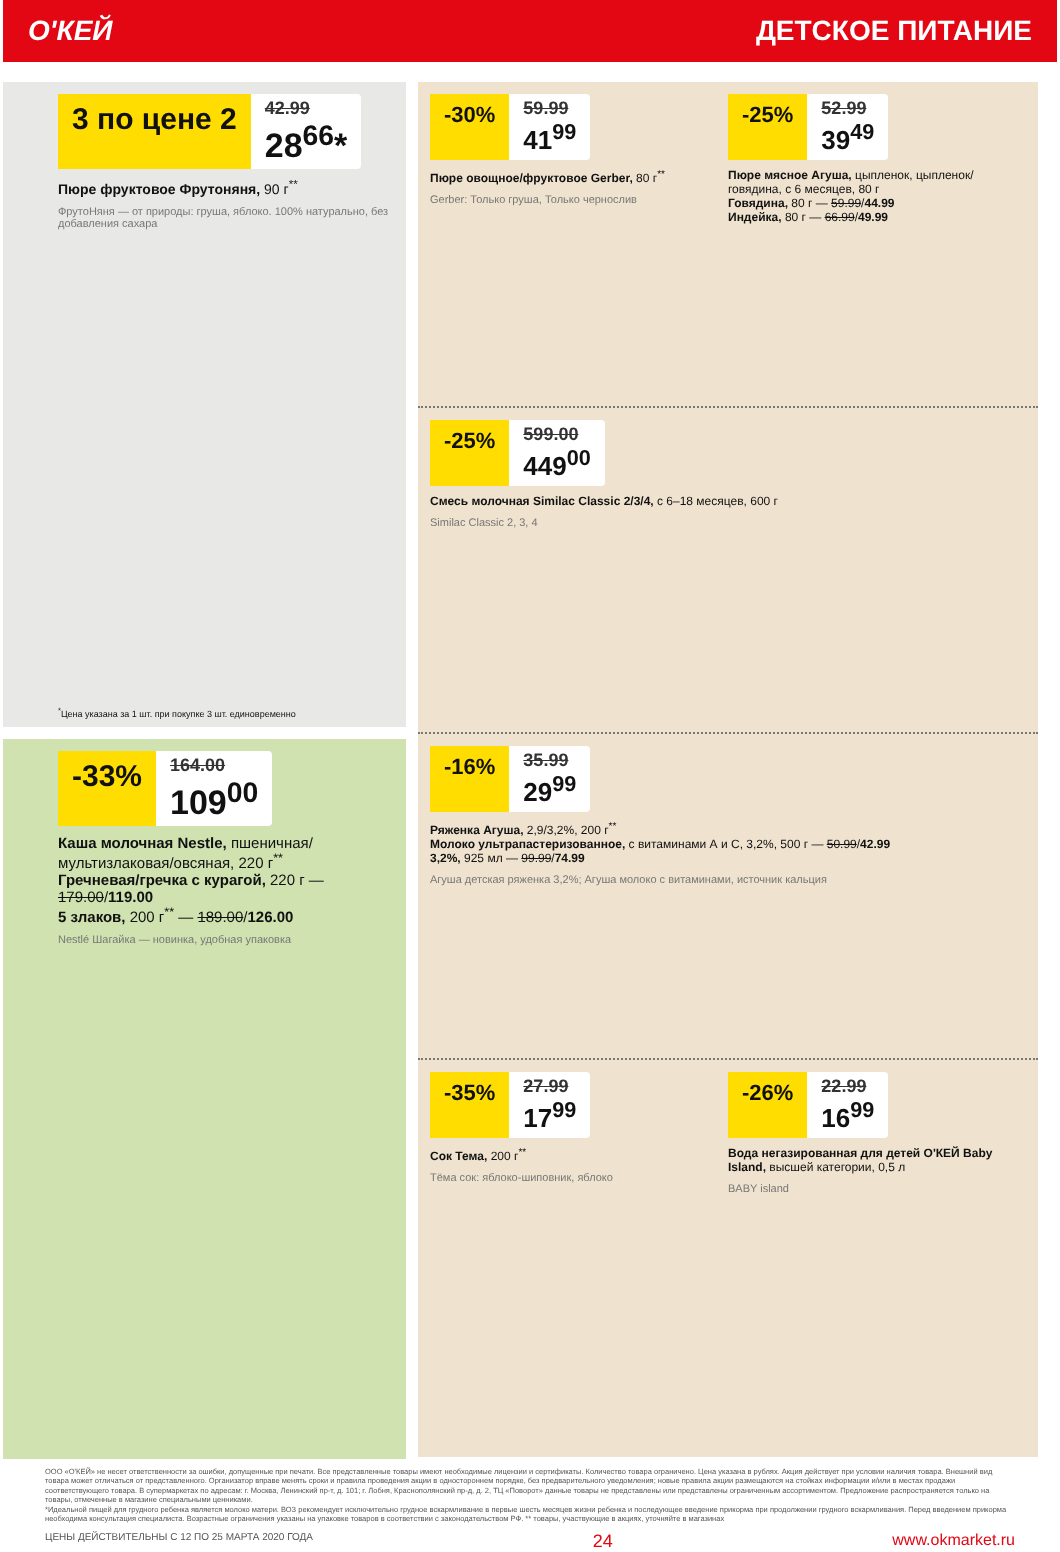О'КЕЙ ДЕТСКОЕ ПИТАНИЕ
3 по цене 2
42.99
28<sup>66</sup>*
Пюре фруктовое Фрутоняня, 90 г<sup>**</sup>
ФрутоНяня — от природы: груша, яблоко. 100% натурально, без добавления сахара
<sup>*</sup> Цена указана за 1 шт. при покупке 3 шт. единовременно
-33%
164.00
109<sup>00</sup>
Каша молочная Nestle, пшеничная/ мультизлаковая/овсяная, 220 г<sup>**</sup>
Гречневая/гречка с курагой, 220 г — 179.00/119.00
5 злаков, 200 г<sup>**</sup> — 189.00/126.00
Nestlé Шагайка — новинка, удобная упаковка
-30%
59.99
41<sup>99</sup>
Пюре овощное/фруктовое Gerber, 80 г<sup>**</sup>
Gerber: Только груша, Только чернослив
-25%
52.99
39<sup>49</sup>
Пюре мясное Агуша, цыпленок, цыпленок/говядина, с 6 месяцев, 80 г
Говядина, 80 г — 59.99/44.99
Индейка, 80 г — 66.99/49.99
-25%
599.00
449<sup>00</sup>
Смесь молочная Similac Classic 2/3/4, с 6–18 месяцев, 600 г
Similac Classic 2, 3, 4
-16%
35.99
29<sup>99</sup>
Ряженка Агуша, 2,9/3,2%, 200 г<sup>**</sup>
Молоко ультрапастеризованное, с витаминами А и С, 3,2%, 500 г — 50.99/42.99
3,2%, 925 мл — 99.99/74.99
Агуша детская ряженка 3,2%; Агуша молоко с витаминами, источник кальция
-35%
27.99
17<sup>99</sup>
Сок Тема, 200 г<sup>**</sup>
Тёма сок: яблоко-шиповник, яблоко
-26%
22.99
16<sup>99</sup>
Вода негазированная для детей О'КЕЙ Baby Island, высшей категории, 0,5 л
BABY island
ООО «О'КЕЙ» не несет ответственности за ошибки, допущенные при печати. Все представленные товары имеют необходимые лицензии и сертификаты. Количество товара ограничено. Цена указана в рублях. Акция действует при условии наличия товара. Внешний вид товара может отличаться от представленного. Организатор вправе менять сроки и правила проведения акции в одностороннем порядке, без предварительного уведомления; новые правила акции размещаются на стойках информации и/или в местах продажи соответствующего товара. В супермаркетах по адресам: г. Москва, Ленинский пр-т, д. 101; г. Лобня, Краснополянский пр-д, д. 2, ТЦ «Поворот» данные товары не представлены или представлены ограниченным ассортиментом. Предложение распространяется только на товары, отмеченные в магазине специальными ценниками.
*Идеальной пищей для грудного ребенка является молоко матери. ВОЗ рекомендует исключительно грудное вскармливание в первые шесть месяцев жизни ребенка и последующее введение прикорма при продолжении грудного вскармливания. Перед введением прикорма необходима консультация специалиста. Возрастные ограничения указаны на упаковке товаров в соответствии с законодательством РФ. ** товары, участвующие в акциях, уточняйте в магазинах
ЦЕНЫ ДЕЙСТВИТЕЛЬНЫ С 12 ПО 25 МАРТА 2020 ГОДА 24 www.okmarket.ru